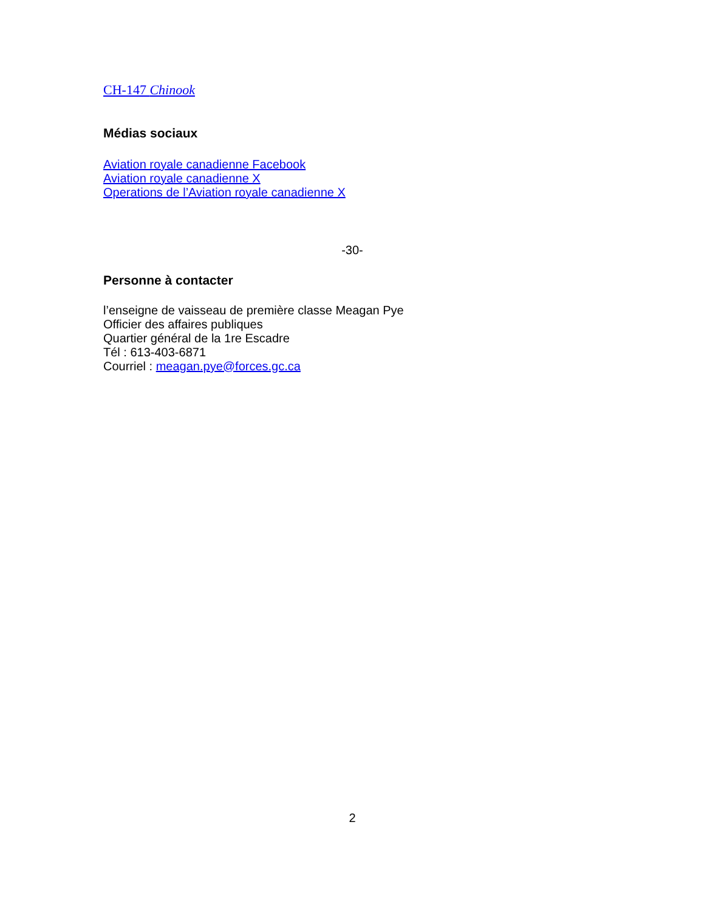CH-147 Chinook
Médias sociaux
Aviation royale canadienne Facebook
Aviation royale canadienne X
Operations de l’Aviation royale canadienne X
-30-
Personne à contacter
l’enseigne de vaisseau de première classe Meagan Pye
Officier des affaires publiques
Quartier général de la 1re Escadre
Tél : 613-403-6871
Courriel : meagan.pye@forces.gc.ca
2